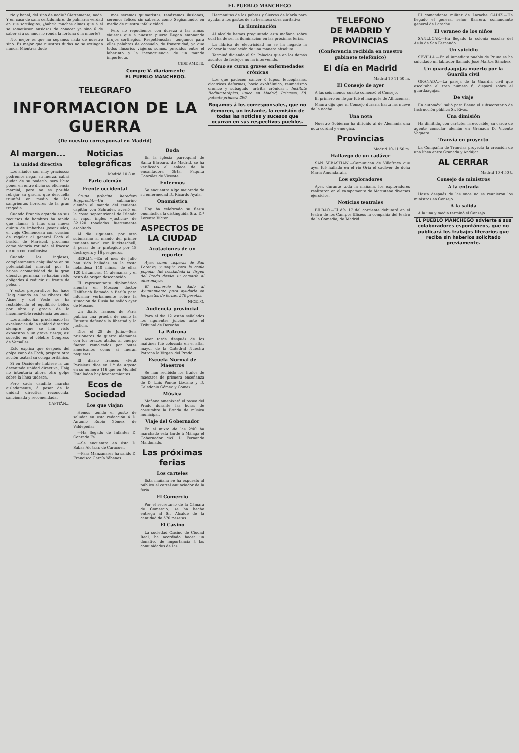EL PUEBLO MANCHEGO
rio y banal, del sino de nadie? Ciertamente, nada. Y en caso de sana certidumbre, de palmaria verdad en sus sortilegios, ¿habría muchas almas que á él se sometiesen ansiosas de conocer ya sino 6 de saber si á su amor lo ronda la fortuna ó la muerte?
No, mejor es que no sepamos nada de nuestro sino. Es mejor que nuestras dudas no se extingan nunca. Mientras dude
mos seremos quimeristas, tendremos ilusiones, seremos felices sin saberlo, como Segismundo, en medio de nuestra infeliz cidad.
Pero no repudiemos con dureza á las almas viajeras que á nuestra puerta llegan entonando brujos sortilegios. Respetémoslas; tengamos para ellas palabras de consuelo, de fraternidad, ya que todos ilusorios viajeros somos, perdidos entre el laberinto y la incongruencia de un mundo imperfecto.
CIDE AMETE.
Compre V. diariamente
EL PUEBLO MANCHEGO.
TELEGRAFO
INFORMACION DE LA GUERRA
(De nuestro corresponsal en Madrid)
Al margen...
La unidad directiva
Los aliados son muy graciosos; podremos negar su fuerza, cabrá dudar de su poderío, será lícito poner en entre dicho su eficiencia marcial, pero no es posible rebajar su gracia, que descuella triunfal en medio de los sangrientos horrores de la gran tragedia.
Cuando Francia agotada en sus recursos de hombres ha tenido que llamar á filas una nueva quinta de imberbes jovenzuelos, el viejo Clemenceau con ocasión de regalar al general Foch el bastón de Mariscal, proclama como victoria rotunda el fracaso de una contraofensiva.
Cuando los ingleses, completamente aniquilados en su potencialidad marcial por la briosa acometividad de la gran ofensiva germana, se habían visto obligados á reducir su frente de pelea...
Y estos preparativos los hace Haig cuando en las riberas del Aisne y del Vesle se ha restablecido el equilibrio bélico por obra y gracia de la inconmovible resistencia teutona.
Los aliados han proclamado las excelencias de la unidad directiva siempre que se han visto expuestos á un grave riesgo; así sucedió en el célebre Congreso de Versalles...
Esto explica que después del golpe vano de Foch, prepara otra acción teatral su colega británico.
Si en Occidente hubiese la tan decantada unidad directiva, Haig no intentaría ahora otro golpe sobre la línea tudesca.
Pero cada caudillo marcha aisladamente, á pesar de la unidad directiva reconocida, sancionada y recomendada.
CAPITÁN...
Noticias telegráficas
Madrid 10 8 m.
Parte alemán
Frente occidental
Grupo príncipe heredero Rupprecht.—Un submarino alemán al mando del teniente capitán von Schrader, averió en la costa septentrional de Irlanda al vapor inglés «Justicia» de 32.120 toneladas fuertemente escoltado.
Al día siguiente, por otro submarino al mando del primer teniente naval von Ruckteschell, á pesar de ir protegido por 18 destroyers y 16 pesqueros.
BERLIN.—En el mes de Julio han sido halladas en la costa holandesa 140 minas, de ellas 120 británicas, 11 alemanas y el resto de origen desconocido.
El representante diplomático alemán en Moscou doctor Helfferich llamado á Berlín para informar verbalmente sobre la situación de Rusia ha salido ayer de Moscou.
Un diario francés de París publica una prueba de cómo la Entente defiende la libertad y la justicia.
Dios el 28 de Julio.—Seis prisioneros de guerra alemanes con los brazos atados al cuerpo fueron remolcados por botes americanos como si fueran paquetes.
El diario francés «Petit Parisien» dice en 1.º de Agosto en su número 116 que en Mohilef Estalladon hay levantamientos.
Ecos de Sociedad
Los que viajan
Hemos tenido el gusto de saludar en esta redacción á D. Antonio Rubio Gómez, de Valdepeñas.
—Ha llegado de Infantes D. Conrado Fé.
—Se encuentra en ésta D. Sabas Alcázar, de Caracuel.
—Para Manzanares ha salido D. Francisco García Yébenes.
Boda
En la iglesia parroquial de Santa Bárbara, de Madrid, se ha verificado el enlace de la encantadora Srta. Paquita González de Vicente.
Enfermos
Se encuentra algo mejorado de su enfermedad D. Ricardo Ayala.
Onomástica
Hoy ha celebrado su fiesta onomástica la distinguida Sra. D.ª Lorenza Víctor.
ASPECTOS DE LA CIUDAD
Acotaciones de un reporter
Ayer, como vísperas de San Lorenzo, y según reza la copla popular, fué trasladada la Virgen del Prado desde su camarín al altar mayor.
El comercio ha dado al Ayuntamiento para ayudarle en los gastos de ferias, 570 pesetas.
NICETO.
Audiencia provincial
Para el día 12 están señalados los siguientes juicios ante el Tribunal de Derecho.
La Patrona
Ayer tarde después de los maitines fué colocada en el altar mayor de la Catedral Nuestra Patrona la Virgen del Prado.
Escuela Normal de Maestros
Se han recibido los títulos de maestros de primera enseñanza de D. Luís Ponce Lizcano y D. Celedonio Gómez y Gómez.
Música
Mañana amenizará el paseo del Prado durante las horas de costumbre la Banda de música municipal.
Viaje del Gobernador
En el mixto de las 2'40 ha marchado esta tarde á Málaga el Gobernador civil D. Fernando Maldonado.
Las próximas ferias
Los carteles
Esta mañana se ha expuesto al público el cartel anunciador de la feria.
El Comercio
Por el secretario de la Cámara de Comercio, se ha hecho entrega al Sr. Alcalde de la cantidad de 570 pesetas.
El Casino
La sociedad Casino de Ciudad Real, ha acordado hacer un donativo de importancia á las comunidades de las
Hermanitas de los pobres y Siervas de María para ayudar á los gastos de su hermosa obra caritativa.
La iluminación
Al alcalde hemos preguntado esta mañana sobre cual ha de ser la iluminación en las próximas ferias.
La fábrica de electricidad no se ha negado la colocar la instalación de una manera absoluta.
Terminó diciendo el Sr. Palacios que en los demás asuntos de festejos no ha intervenido.
Cómo se curan graves enfermedades crónicas
Los que padecen cáncer ó lupus, leucoplasias, cicatrices deformes, bocio exoftálmico, reumatismo crónico y subagudo, artritis crónicas... Instituto Radiumterápico, único en Madrid, Princesa, 58, patente primera 290.
Rogamos á los corresponsales, que no demoren, un instante, la remisión de todas las noticias y sucesos que ocurran en sus respectivos pueblos.
TELEFONO
DE MADRID Y PROVINCIAS
(Conferencia recibida en nuestro gabinete telefónico)
El día en Madrid
Madrid 10 11'50 m.
El Consejo de ayer
A las seis menos cuarto comenzó el Consejo.
El primero en llegar fué el marqués de Alhucemas.
Maura dijo que el Consejo duraría hasta las nueve de la noche.
Una nota
Nuestro Gobierno ha dirigido al de Alemania una nota cordial y enérgica.
Provincias
Madrid 10-11'50 m.
Hallazgo de un cadáver
SAN SEBASTIAN.—Comunican de Villafraca que ayer fué hallado en el río Oria el cadáver de doña María Amundarain.
Los exploradores
Ayer, durante toda la mañana, los exploradores realizaron en el campamento de Martutene diversos ejercicios.
Noticias teatrales
BILBAO.—El día 17 del corriente debutará en el teatro de los Campos Elíseos la compañía del teatro de la Comedia, de Madrid.
El comandante militar de Larache CADIZ.—Ha llegado el general señor Barrera, comandante general de Larache.
El veraneo de los niños
SANLUCAR.—Ha llegado la colonia escolar del Asilo de San Fernando.
Un suicidio
SEVILLA.—En el inmediato pueblo de Pruna se ha suicidado un labrador llamado José Martos Sánchez.
Un guardaagujas muerto por la Guardia civil
GRANADA.—La pareja de la Guardia civil que escoltaba el tren número 6, disparó sobre el guardaagujas.
De viaje
En automóvil salió para Baena el subsecretario de Instrucción pública Sr. Rivas.
Una dimisión
Ha dimitido, con carácter irrevocable, su cargo de agente consular alemán en Granada D. Vicente Vaquera.
Tranvía en proyecto
La Compañía de Tranvías proyecta la creación de una línea entre Granada y Andújar.
AL CERRAR
Madrid 10 4'50 t.
Consejo de ministros
A la entrada
Hasta después de las once no se reunieron los ministros en Consejo.
A la salida
A la una y media terminó el Consejo.
EL PUEBLO MANCHEGO advierte á sus colaboradores espontáneos, que no publicará los trabajos literarios que reciba sin haberlos solicitado previamente.